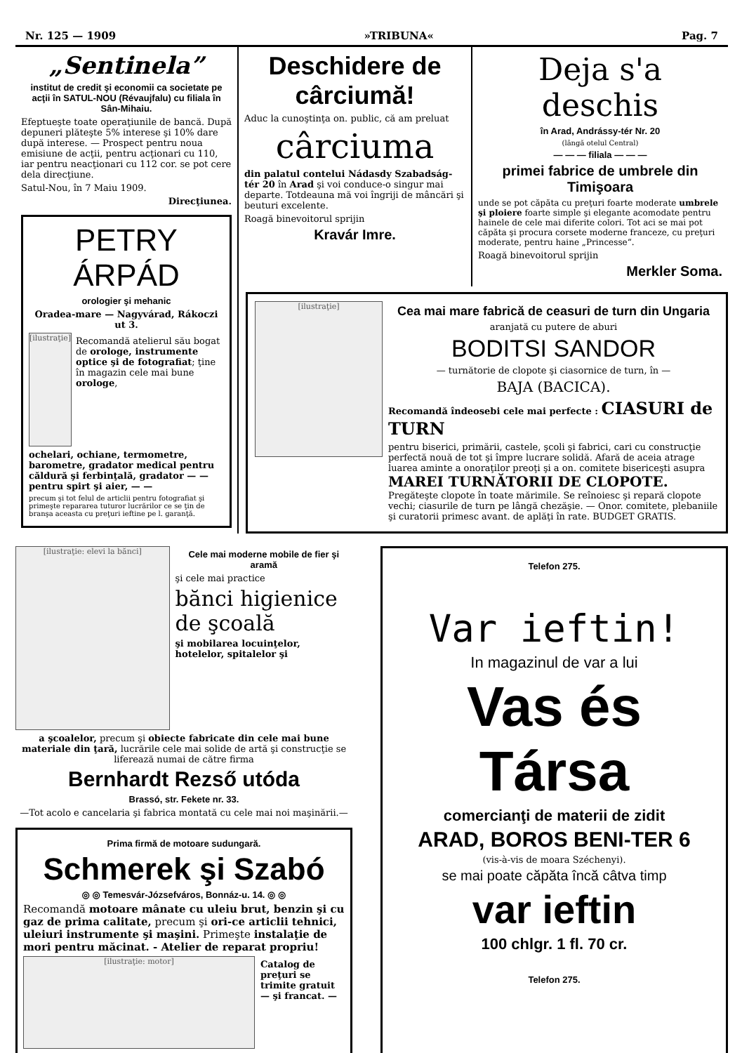Nr. 125 — 1909 »TRIBUNA« Pag. 7
„Sentinela”
institut de credit şi economii ca societate pe acţii în SATUL-NOU (Révaujfalu) cu filiala în Sân-Mihaiu.
Efeptueşte toate operaţiunile de bancă. După depuneri plăteşte 5% interese şi 10% dare după interese. — Prospect pentru noua emisiune de acţii, pentru acţionari cu 110, iar pentru neacţionari cu 112 cor. se pot cere dela direcţiune.
Satul-Nou, în 7 Maiu 1909.
Direcţiunea.
PETRY ÁRPÁD
orologier şi mehanic
Oradea-mare — Nagyvárad, Rákoczi ut 3.
[ilustraţie]
Recomandă atelierul său bogat de orologe, instrumente optice şi de fotografiat; ţine în magazin cele mai bune orologe,
ochelari, ochiane, termometre, barometre, gradator medical pentru căldură şi ferbinţală, gradator — — pentru spirt şi aier, — —
precum şi tot felul de articlii pentru fotografiat şi primeşte repararea tuturor lucrărilor ce se ţin de branşa aceasta cu preţuri ieftine pe l. garanţă.
Deschidere de cârciumă!
Aduc la cunoştinţa on. public, că am preluat
cârciuma
din palatul contelui Nádasdy Szabadság-tér 20 în Arad şi voi conduce-o singur mai departe. Totdeauna mă voi îngriji de mâncări şi beuturi excelente.
Roagă binevoitorul sprijin
Kravár Imre.
Deja s'a deschis
în Arad, Andrássy-tér Nr. 20
(lângă otelul Central)
— — — filiala — — —
primei fabrice de umbrele din Timişoara
unde se pot căpăta cu preţuri foarte moderate umbrele şi ploiere foarte simple şi elegante acomodate pentru hainele de cele mai diferite colori. Tot aci se mai pot căpăta şi procura corsete moderne franceze, cu preţuri moderate, pentru haine „Princesse“.
Roagă binevoitorul sprijin
Merkler Soma.
[ilustraţie]
Cea mai mare fabrică de ceasuri de turn din Ungaria
aranjată cu putere de aburi
BODITSI SANDOR
— turnătorie de clopote şi ciasornice de turn, în —
BAJA (BACICA).
Recomandă îndeosebi cele mai perfecte : CIASURI de TURN
pentru biserici, primării, castele, şcoli şi fabrici, cari cu construcţie perfectă nouă de tot şi împre lucrare solidă. Afară de aceia atrage luarea aminte a onoraţilor preoţi şi a on. comitete bisericeşti asupra MAREI TURNĂTORII DE CLOPOTE. Pregăteşte clopote în toate mărimile. Se reînoiesc şi repară clopote vechi; ciasurile de turn pe lângă chezăşie. — Onor. comitete, plebaniile şi curatorii primesc avant. de aplăţi în rate. BUDGET GRATIS.
[ilustraţie: elevi la bănci]
Cele mai moderne mobile de fier şi aramă
şi cele mai practice
bănci higienice de şcoală
şi mobilarea locuinţelor, hotelelor, spitalelor şi
a şcoalelor, precum şi obiecte fabricate din cele mai bune materiale din ţară, lucrările cele mai solide de artă şi construcţie se liferează numai de către firma
Bernhardt Rezső utóda
Brassó, str. Fekete nr. 33.
—Tot acolo e cancelaria şi fabrica montată cu cele mai noi maşinării.—
Prima firmă de motoare sudungară.
Schmerek şi Szabó
◎ ◎ Temesvár-Józsefváros, Bonnáz-u. 14. ◎ ◎
Recomandă motoare mânate cu uleiu brut, benzin şi cu gaz de prima calitate, precum şi ori-ce articlii tehnici, uleiuri instrumente şi maşini. Primeşte instalaţie de mori pentru măcinat. - Atelier de reparat propriu!
[ilustraţie: motor]
Catalog de preţuri se trimite gratuit — şi francat. —
Telefon 275.
Var ieftin!
In magazinul de var a lui
Vas és Társa
comercianţi de materii de zidit
ARAD, BOROS BENI-TER 6
(vis-à-vis de moara Széchenyi).
se mai poate căpăta încă câtva timp
var ieftin
100 chlgr. 1 fl. 70 cr.
Telefon 275.